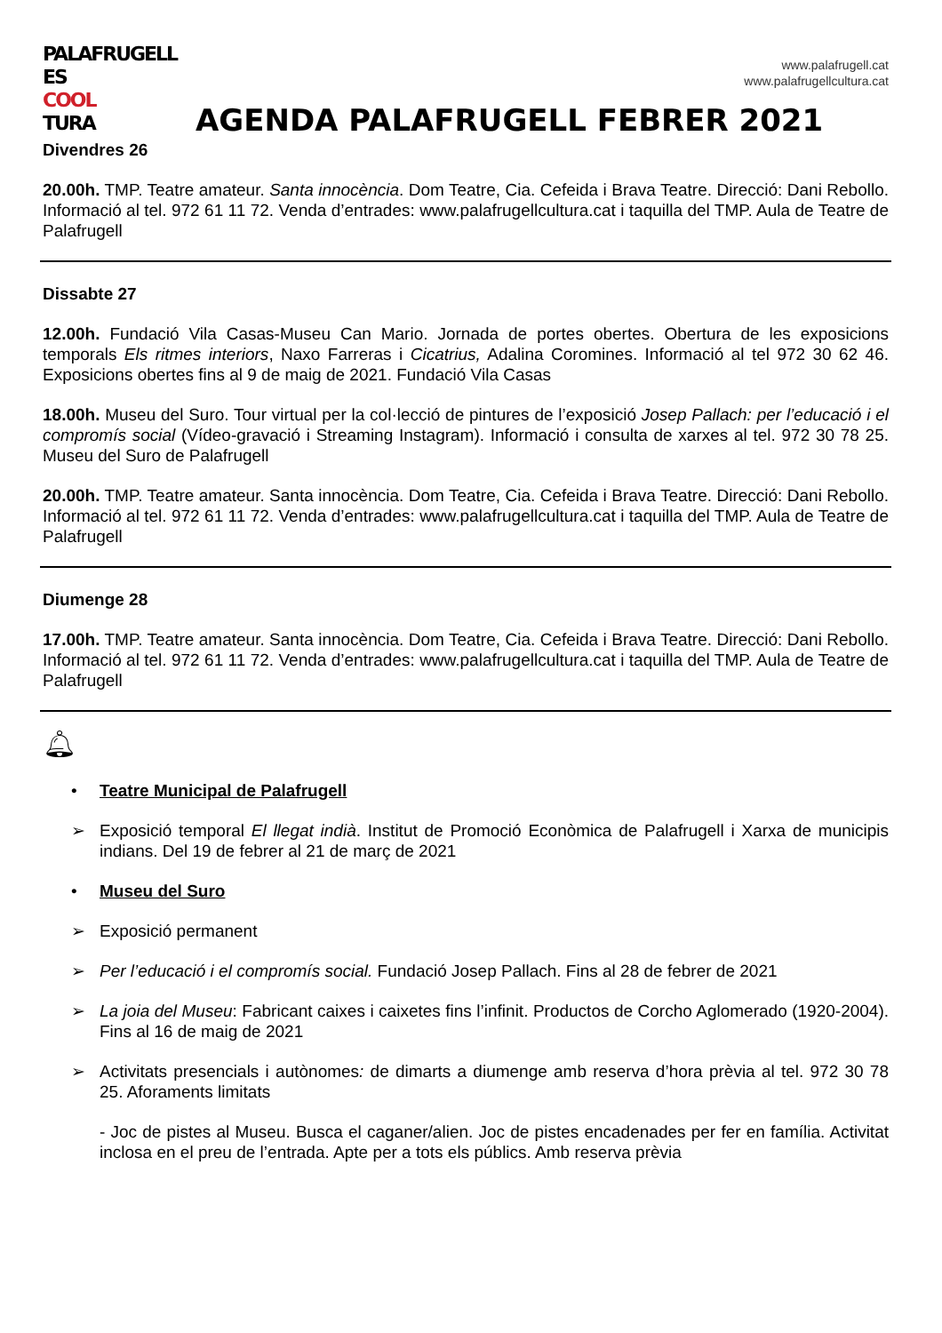PALAFRUGELL
ES COOL
TURA
www.palafrugell.cat
www.palafrugellcultura.cat
AGENDA PALAFRUGELL FEBRER 2021
Divendres 26
20.00h. TMP. Teatre amateur. Santa innocència. Dom Teatre, Cia. Cefeida i Brava Teatre. Direcció: Dani Rebollo. Informació al tel. 972 61 11 72. Venda d’entrades: www.palafrugellcultura.cat i taquilla del TMP. Aula de Teatre de Palafrugell
Dissabte 27
12.00h. Fundació Vila Casas-Museu Can Mario. Jornada de portes obertes. Obertura de les exposicions temporals Els ritmes interiors, Naxo Farreras i Cicatrius, Adalina Coromines. Informació al tel 972 30 62 46. Exposicions obertes fins al 9 de maig de 2021. Fundació Vila Casas
18.00h. Museu del Suro. Tour virtual per la col·lecció de pintures de l’exposició Josep Pallach: per l’educació i el compromís social (Vídeo-gravació i Streaming Instagram). Informació i consulta de xarxes al tel. 972 30 78 25. Museu del Suro de Palafrugell
20.00h. TMP. Teatre amateur. Santa innocència. Dom Teatre, Cia. Cefeida i Brava Teatre. Direcció: Dani Rebollo. Informació al tel. 972 61 11 72. Venda d’entrades: www.palafrugellcultura.cat i taquilla del TMP. Aula de Teatre de Palafrugell
Diumenge 28
17.00h. TMP. Teatre amateur. Santa innocència. Dom Teatre, Cia. Cefeida i Brava Teatre. Direcció: Dani Rebollo. Informació al tel. 972 61 11 72. Venda d’entrades: www.palafrugellcultura.cat i taquilla del TMP. Aula de Teatre de Palafrugell
🔔︎
• Teatre Municipal de Palafrugell
➢ Exposició temporal El llegat indià. Institut de Promoció Econòmica de Palafrugell i Xarxa de municipis indians. Del 19 de febrer al 21 de març de 2021
• Museu del Suro
➢ Exposició permanent
➢ Per l’educació i el compromís social. Fundació Josep Pallach. Fins al 28 de febrer de 2021
➢ La joia del Museu: Fabricant caixes i caixetes fins l’infinit. Productos de Corcho Aglomerado (1920-2004). Fins al 16 de maig de 2021
➢ Activitats presencials i autònomes: de dimarts a diumenge amb reserva d’hora prèvia al tel. 972 30 78 25. Aforaments limitats
- Joc de pistes al Museu. Busca el caganer/alien. Joc de pistes encadenades per fer en família. Activitat inclosa en el preu de l’entrada. Apte per a tots els públics. Amb reserva prèvia